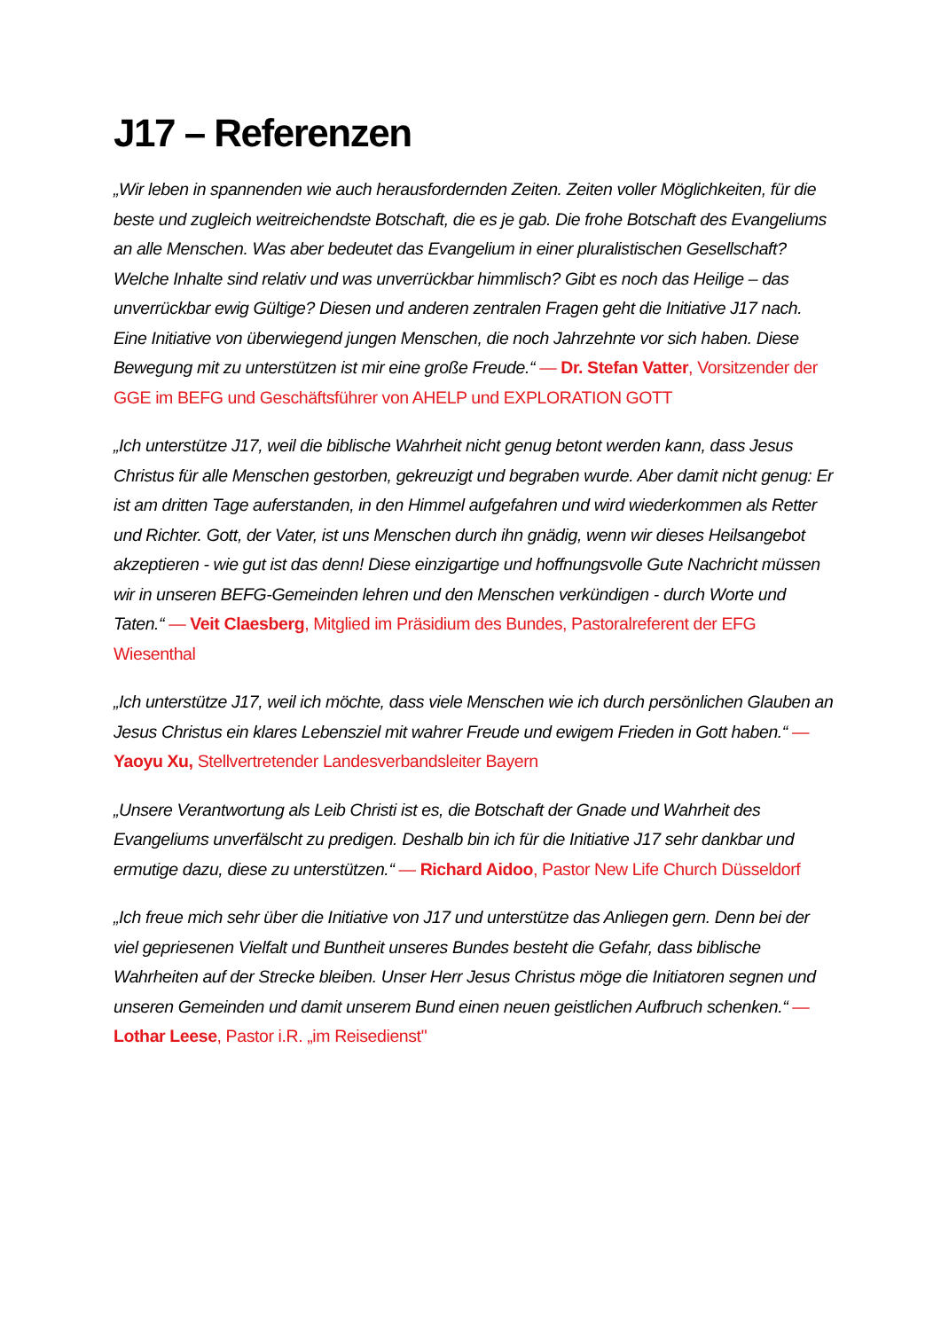J17 – Referenzen
„Wir leben in spannenden wie auch herausfordernden Zeiten. Zeiten voller Möglichkeiten, für die beste und zugleich weitreichendste Botschaft, die es je gab. Die frohe Botschaft des Evangeliums an alle Menschen. Was aber bedeutet das Evangelium in einer pluralistischen Gesellschaft? Welche Inhalte sind relativ und was unverrückbar himmlisch? Gibt es noch das Heilige – das unverrückbar ewig Gültige? Diesen und anderen zentralen Fragen geht die Initiative J17 nach. Eine Initiative von überwiegend jungen Menschen, die noch Jahrzehnte vor sich haben. Diese Bewegung mit zu unterstützen ist mir eine große Freude.“ — Dr. Stefan Vatter, Vorsitzender der GGE im BEFG und Geschäftsführer von AHELP und EXPLORATION GOTT
„Ich unterstütze J17, weil die biblische Wahrheit nicht genug betont werden kann, dass Jesus Christus für alle Menschen gestorben, gekreuzigt und begraben wurde. Aber damit nicht genug: Er ist am dritten Tage auferstanden, in den Himmel aufgefahren und wird wiederkommen als Retter und Richter. Gott, der Vater, ist uns Menschen durch ihn gnädig, wenn wir dieses Heilsangebot akzeptieren - wie gut ist das denn! Diese einzigartige und hoffnungsvolle Gute Nachricht müssen wir in unseren BEFG-Gemeinden lehren und den Menschen verkündigen - durch Worte und Taten.“ — Veit Claesberg, Mitglied im Präsidium des Bundes, Pastoralreferent der EFG Wiesenthal
„Ich unterstütze J17, weil ich möchte, dass viele Menschen wie ich durch persönlichen Glauben an Jesus Christus ein klares Lebensziel mit wahrer Freude und ewigem Frieden in Gott haben.“ — Yaoyu Xu, Stellvertretender Landesverbandsleiter Bayern
„Unsere Verantwortung als Leib Christi ist es, die Botschaft der Gnade und Wahrheit des Evangeliums unverfälscht zu predigen. Deshalb bin ich für die Initiative J17 sehr dankbar und ermutige dazu, diese zu unterstützen.“ — Richard Aidoo, Pastor New Life Church Düsseldorf
„Ich freue mich sehr über die Initiative von J17 und unterstütze das Anliegen gern. Denn bei der viel gepriesenen Vielfalt und Buntheit unseres Bundes besteht die Gefahr, dass biblische Wahrheiten auf der Strecke bleiben. Unser Herr Jesus Christus möge die Initiatoren segnen und unseren Gemeinden und damit unserem Bund einen neuen geistlichen Aufbruch schenken.“ — Lothar Leese, Pastor i.R. „im Reisedienst"